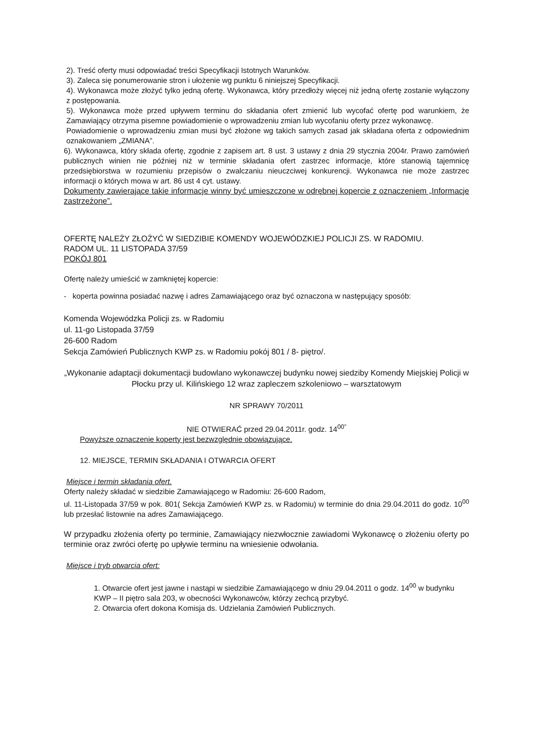2). Treść oferty musi odpowiadać treści Specyfikacji Istotnych Warunków.
3). Zaleca się ponumerowanie stron i ułożenie wg punktu 6 niniejszej Specyfikacji.
4). Wykonawca może złożyć tylko jedną ofertę. Wykonawca, który przedłoży więcej niż jedną ofertę zostanie wyłączony z postępowania.
5). Wykonawca może przed upływem terminu do składania ofert zmienić lub wycofać ofertę pod warunkiem, że Zamawiający otrzyma pisemne powiadomienie o wprowadzeniu zmian lub wycofaniu oferty przez wykonawcę.
Powiadomienie o wprowadzeniu zmian musi być złożone wg takich samych zasad jak składana oferta z odpowiednim oznakowaniem „ZMIANA”.
6). Wykonawca, który składa ofertę, zgodnie z zapisem art. 8 ust. 3 ustawy z dnia 29 stycznia 2004r. Prawo zamówień publicznych winien nie później niż w terminie składania ofert zastrzec informacje, które stanowią tajemnicę przedsiębiorstwa w rozumieniu przepisów o zwalczaniu nieuczciwej konkurencji. Wykonawca nie może zastrzec informacji o których mowa w art. 86 ust 4 cyt. ustawy.
Dokumenty zawierające takie informacje winny być umieszczone w odrębnej kopercie z oznaczeniem „Informacje zastrzeżone”.
OFERTĘ NALEŻY ZŁOŻYĆ W SIEDZIBIE KOMENDY WOJEWÓDZKIEJ POLICJI ZS. W RADOMIU.
RADOM UL. 11 LISTOPADA 37/59
POKÓJ 801
Ofertę należy umieścić w zamkniętej kopercie:
- koperta powinna posiadać nazwę i adres Zamawiającego oraz być oznaczona w następujący sposób:
Komenda Wojewódzka Policji zs. w Radomiu
ul. 11-go Listopada 37/59
26-600 Radom
Sekcja Zamówień Publicznych KWP zs. w Radomiu pokój 801 / 8- piętro/.
„Wykonanie adaptacji dokumentacji budowlano wykonawczej budynku nowej siedziby Komendy Miejskiej Policji w Płocku przy ul. Kilińskiego 12 wraz zapleczem szkoleniowo – warsztatowym
NR SPRAWY 70/2011
NIE OTWIERAĆ przed 29.04.2011r. godz. 14<sup>00”</sup>
Powyższe oznaczenie koperty jest bezwzględnie obowiązujące.
12. MIEJSCE, TERMIN SKŁADANIA I OTWARCIA OFERT
Miejsce i termin składania ofert.
Oferty należy składać w siedzibie Zamawiającego w Radomiu: 26-600 Radom,
ul. 11-Listopada 37/59 w pok. 801( Sekcja Zamówień KWP zs. w Radomiu) w terminie do dnia 29.04.2011 do godz. 10<sup>00</sup> lub przesłać listownie na adres Zamawiającego.
W przypadku złożenia oferty po terminie, Zamawiający niezwłocznie zawiadomi Wykonawcę o złożeniu oferty po terminie oraz zwróci ofertę po upływie terminu na wniesienie odwołania.
Miejsce i tryb otwarcia ofert:
1. Otwarcie ofert jest jawne i nastąpi w siedzibie Zamawiającego w dniu 29.04.2011 o godz. 14<sup>00</sup> w budynku KWP – II piętro sala 203, w obecności Wykonawców, którzy zechcą przybyć.
2. Otwarcia ofert dokona Komisja ds. Udzielania Zamówień Publicznych.